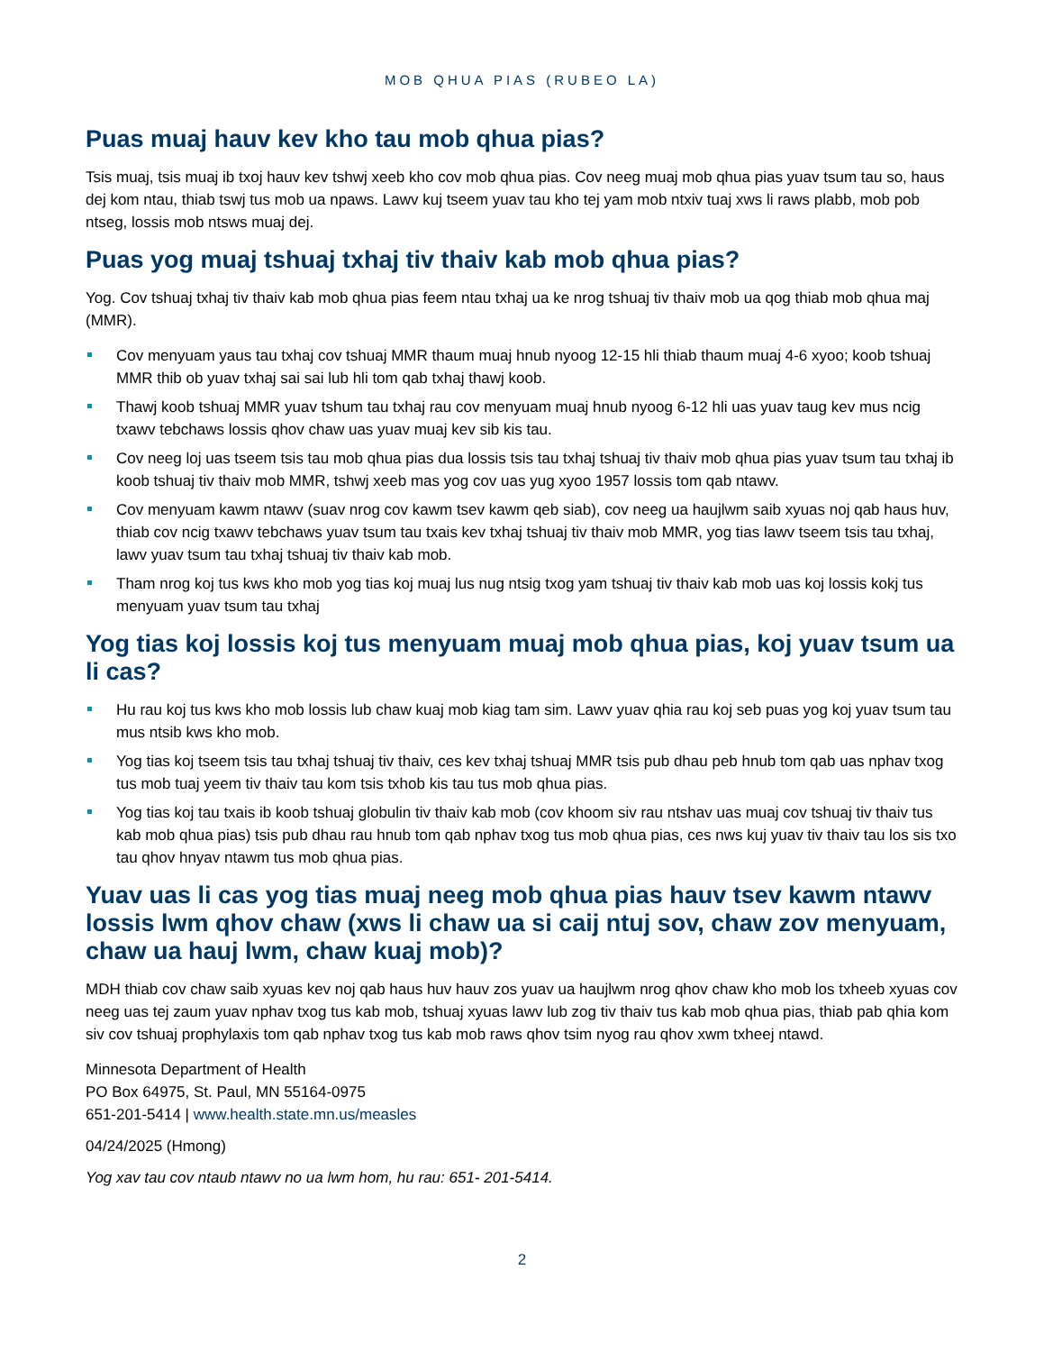MOB QHUA PIAS (RUBEO LA)
Puas muaj hauv kev kho tau mob qhua pias?
Tsis muaj, tsis muaj ib txoj hauv kev tshwj xeeb kho cov mob qhua pias. Cov neeg muaj mob qhua pias yuav tsum tau so, haus dej kom ntau, thiab tswj tus mob ua npaws. Lawv kuj tseem yuav tau kho tej yam mob ntxiv tuaj xws li raws plabb, mob pob ntseg, lossis mob ntsws muaj dej.
Puas yog muaj tshuaj txhaj tiv thaiv kab mob qhua pias?
Yog. Cov tshuaj txhaj tiv thaiv kab mob qhua pias feem ntau txhaj ua ke nrog tshuaj tiv thaiv mob ua qog thiab mob qhua maj (MMR).
Cov menyuam yaus tau txhaj cov tshuaj MMR thaum muaj hnub nyoog 12-15 hli thiab thaum muaj 4-6 xyoo; koob tshuaj MMR thib ob yuav txhaj sai sai lub hli tom qab txhaj thawj koob.
Thawj koob tshuaj MMR yuav tshum tau txhaj rau cov menyuam muaj hnub nyoog 6-12 hli uas yuav taug kev mus ncig txawv tebchaws lossis qhov chaw uas yuav muaj kev sib kis tau.
Cov neeg loj uas tseem tsis tau mob qhua pias dua lossis tsis tau txhaj tshuaj tiv thaiv mob qhua pias yuav tsum tau txhaj ib koob tshuaj tiv thaiv mob MMR, tshwj xeeb mas yog cov uas yug xyoo 1957 lossis tom qab ntawv.
Cov menyuam kawm ntawv (suav nrog cov kawm tsev kawm qeb siab), cov neeg ua haujlwm saib xyuas noj qab haus huv, thiab cov ncig txawv tebchaws yuav tsum tau txais kev txhaj tshuaj tiv thaiv mob MMR, yog tias lawv tseem tsis tau txhaj, lawv yuav tsum tau txhaj tshuaj tiv thaiv kab mob.
Tham nrog koj tus kws kho mob yog tias koj muaj lus nug ntsig txog yam tshuaj tiv thaiv kab mob uas koj lossis kokj tus menyuam yuav tsum tau txhaj
Yog tias koj lossis koj tus menyuam muaj mob qhua pias, koj yuav tsum ua li cas?
Hu rau koj tus kws kho mob lossis lub chaw kuaj mob kiag tam sim. Lawv yuav qhia rau koj seb puas yog koj yuav tsum tau mus ntsib kws kho mob.
Yog tias koj tseem tsis tau txhaj tshuaj tiv thaiv, ces kev txhaj tshuaj MMR tsis pub dhau peb hnub tom qab uas nphav txog tus mob tuaj yeem tiv thaiv tau kom tsis txhob kis tau tus mob qhua pias.
Yog tias koj tau txais ib koob tshuaj globulin tiv thaiv kab mob (cov khoom siv rau ntshav uas muaj cov tshuaj tiv thaiv tus kab mob qhua pias) tsis pub dhau rau hnub tom qab nphav txog tus mob qhua pias, ces nws kuj yuav tiv thaiv tau los sis txo tau qhov hnyav ntawm tus mob qhua pias.
Yuav uas li cas yog tias muaj neeg mob qhua pias hauv tsev kawm ntawv lossis lwm qhov chaw (xws li chaw ua si caij ntuj sov, chaw zov menyuam, chaw ua hauj lwm, chaw kuaj mob)?
MDH thiab cov chaw saib xyuas kev noj qab haus huv hauv zos yuav ua haujlwm nrog qhov chaw kho mob los txheeb xyuas cov neeg uas tej zaum yuav nphav txog tus kab mob, tshuaj xyuas lawv lub zog tiv thaiv tus kab mob qhua pias, thiab pab qhia kom siv cov tshuaj prophylaxis tom qab nphav txog tus kab mob raws qhov tsim nyog rau qhov xwm txheej ntawd.
Minnesota Department of Health
PO Box 64975, St. Paul, MN 55164-0975
651-201-5414 | www.health.state.mn.us/measles
04/24/2025 (Hmong)
Yog xav tau cov ntaub ntawv no ua lwm hom, hu rau: 651- 201-5414.
2